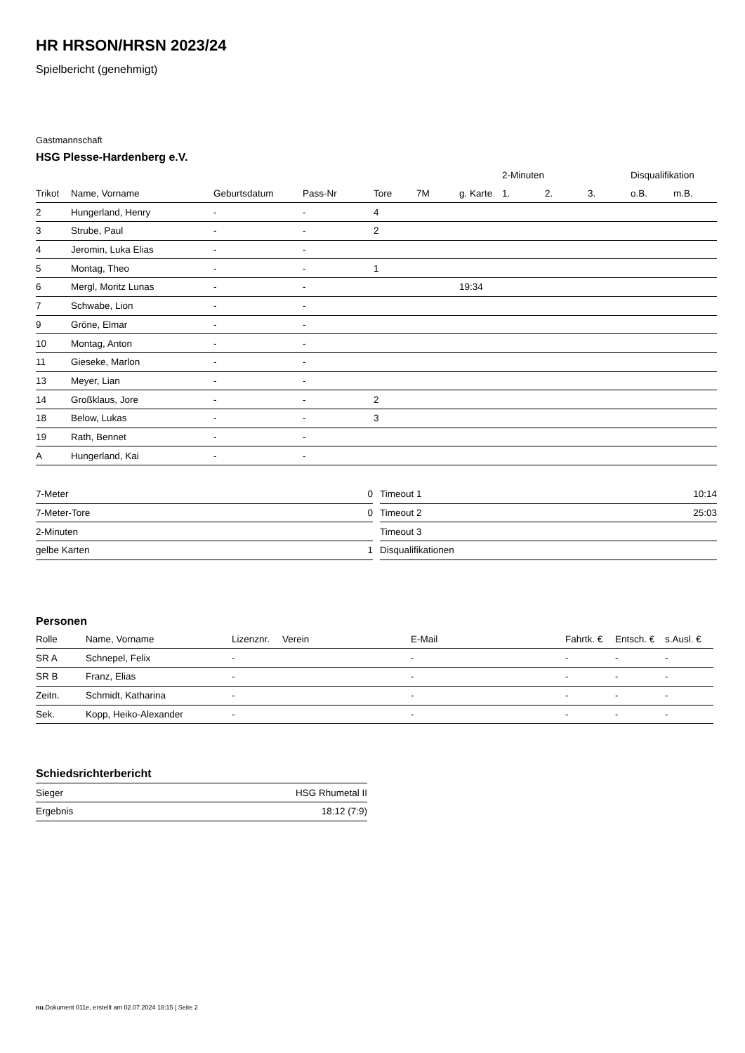HR HRSON/HRSN 2023/24
Spielbericht (genehmigt)
Gastmannschaft
HSG Plesse-Hardenberg e.V.
| | | | | | | | 2-Minuten | | | Disqualifikation | |
| --- | --- | --- | --- | --- | --- | --- | --- | --- | --- | --- | --- |
| Trikot | Name, Vorname | Geburtsdatum | Pass-Nr | Tore | 7M | g. Karte | 1. | 2. | 3. | o.B. | m.B. |
| 2 | Hungerland, Henry | - | - | 4 | | | | | | | |
| 3 | Strube, Paul | - | - | 2 | | | | | | | |
| 4 | Jeromin, Luka Elias | - | - | | | | | | | | |
| 5 | Montag, Theo | - | - | 1 | | | | | | | |
| 6 | Mergl, Moritz Lunas | - | - | | | 19:34 | | | | | |
| 7 | Schwabe, Lion | - | - | | | | | | | | |
| 9 | Gröne, Elmar | - | - | | | | | | | | |
| 10 | Montag, Anton | - | - | | | | | | | | |
| 11 | Gieseke, Marlon | - | - | | | | | | | | |
| 13 | Meyer, Lian | - | - | | | | | | | | |
| 14 | Großklaus, Jore | - | - | 2 | | | | | | | |
| 18 | Below, Lukas | - | - | 3 | | | | | | | |
| 19 | Rath, Bennet | - | - | | | | | | | | |
| A | Hungerland, Kai | - | - | | | | | | | | |
| 7-Meter | 0 |
| 7-Meter-Tore | 0 |
| 2-Minuten | |
| gelbe Karten | 1 |
| Timeout 1 | 10:14 |
| Timeout 2 | 25:03 |
| Timeout 3 | |
| Disqualifikationen | |
Personen
| Rolle | Name, Vorname | Lizenznr. | Verein | E-Mail | Fahrtk. € | Entsch. € | s.Ausl. € |
| --- | --- | --- | --- | --- | --- | --- | --- |
| SR A | Schnepel, Felix | - | | - | - | - | - |
| SR B | Franz, Elias | - | | - | - | - | - |
| Zeitn. | Schmidt, Katharina | - | | - | - | - | - |
| Sek. | Kopp, Heiko-Alexander | - | | - | - | - | - |
Schiedsrichterbericht
| Sieger | HSG Rhumetal II |
| Ergebnis | 18:12 (7:9) |
nu.Dokument 011e, erstellt am 02.07.2024 18:15 | Seite 2